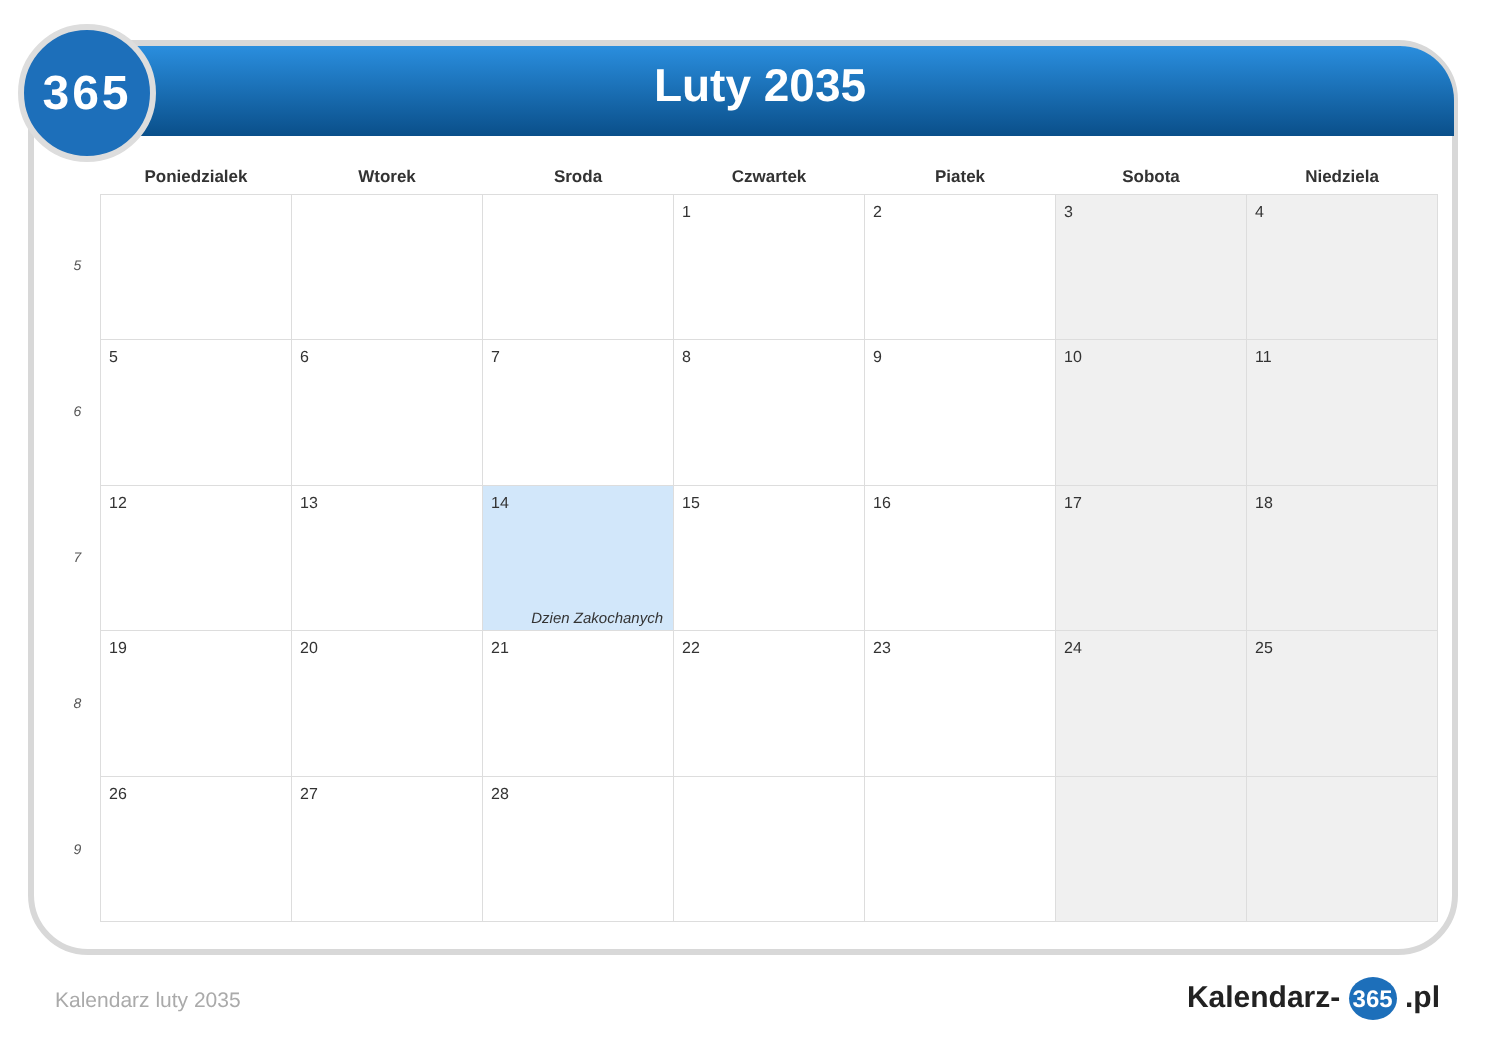365
Luty 2035
5
6
7
8
9
| Poniedzialek | Wtorek | Sroda | Czwartek | Piatek | Sobota | Niedziela |
| --- | --- | --- | --- | --- | --- | --- |
| | | | 1 | 2 | 3 | 4 |
| 5 | 6 | 7 | 8 | 9 | 10 | 11 |
| 12 | 13 | 14 Dzien Zakochanych | 15 | 16 | 17 | 18 |
| 19 | 20 | 21 | 22 | 23 | 24 | 25 |
| 26 | 27 | 28 | | | | |
Kalendarz luty 2035 Kalendarz- 365 .pl